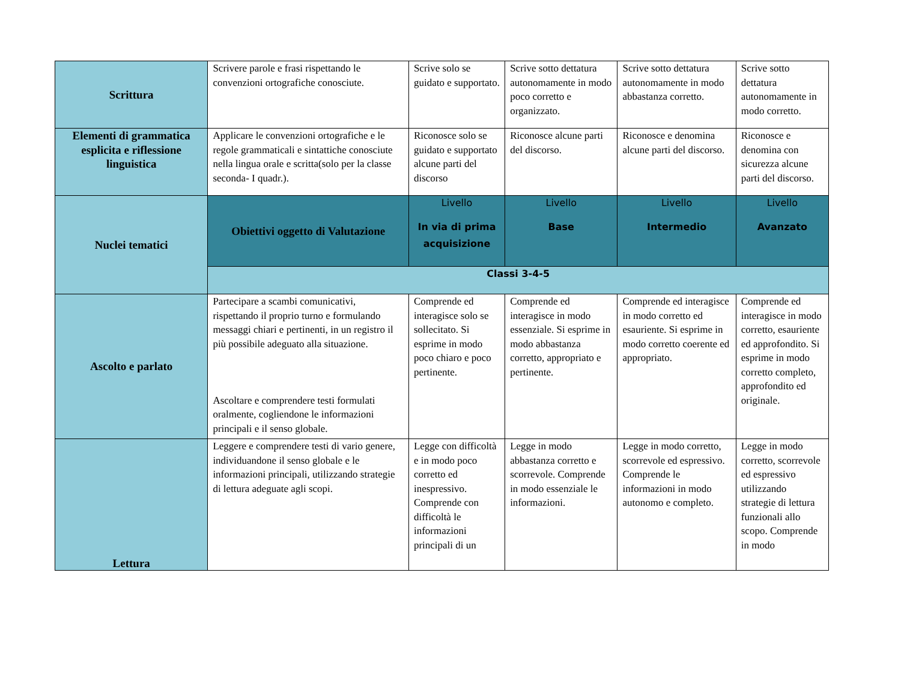| Scrittura | Scrivere parole e frasi rispettando le convenzioni ortografiche conosciute. | Scrive solo se guidato e supportato. | Scrive sotto dettatura autonomamente in modo poco corretto e organizzato. | Scrive sotto dettatura autonomamente in modo abbastanza corretto. | Scrive sotto dettatura autonomamente in modo corretto. |
| Elementi di grammatica esplicita e riflessione linguistica | Applicare le convenzioni ortografiche e le regole grammaticali e sintattiche conosciute nella lingua orale e scritta(solo per la classe seconda- I quadr.). | Riconosce solo se guidato e supportato alcune parti del discorso | Riconosce alcune parti del discorso. | Riconosce e denomina alcune parti del discorso. | Riconosce e denomina con sicurezza alcune parti del discorso. |
| Nuclei tematici | Obiettivi oggetto di Valutazione | Livello In via di prima acquisizione | Livello Base | Livello Intermedio | Livello Avanzato |
| | Classi 3-4-5 | | | | |
| Ascolto e parlato | Partecipare a scambi comunicativi, rispettando il proprio turno e formulando messaggi chiari e pertinenti, in un registro il più possibile adeguato alla situazione. Ascoltare e comprendere testi formulati oralmente, cogliendone le informazioni principali e il senso globale. | Comprende ed interagisce solo se sollecitato. Si esprime in modo poco chiaro e poco pertinente. | Comprende ed interagisce in modo essenziale. Si esprime in modo abbastanza corretto, appropriato e pertinente. | Comprende ed interagisce in modo corretto ed esauriente. Si esprime in modo corretto coerente ed appropriato. | Comprende ed interagisce in modo corretto, esauriente ed approfondito. Si esprime in modo corretto completo, approfondito ed originale. |
| Lettura | Leggere e comprendere testi di vario genere, individuandone il senso globale e le informazioni principali, utilizzando strategie di lettura adeguate agli scopi. | Legge con difficoltà e in modo poco corretto ed inespressivo. Comprende con difficoltà le informazioni principali di un | Legge in modo abbastanza corretto e scorrevole. Comprende in modo essenziale le informazioni. | Legge in modo corretto, scorrevole ed espressivo. Comprende le informazioni in modo autonomo e completo. | Legge in modo corretto, scorrevole ed espressivo utilizzando strategie di lettura funzionali allo scopo. Comprende in modo |